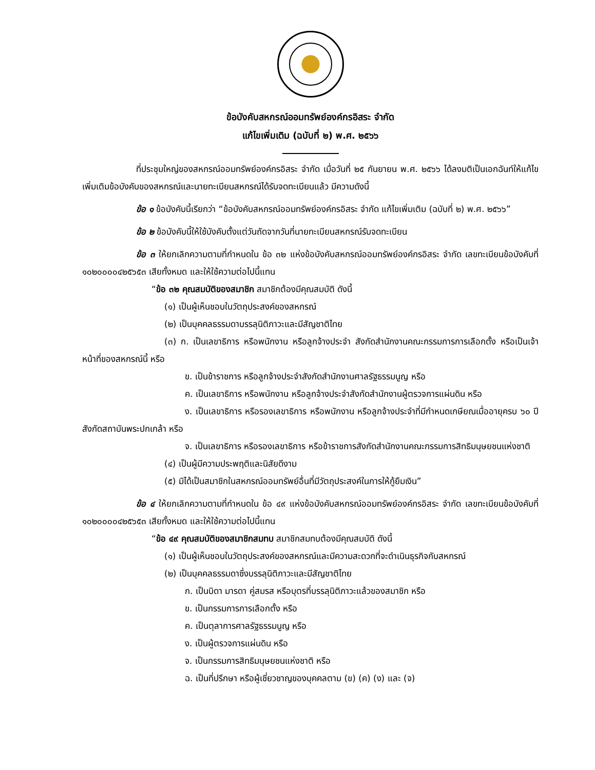ข้อบังคับสหกรณ์ออมทรัพย์องค์กรอิสระ จำกัด
แก้ไขเพิ่มเติม (ฉบับที่ ๒) พ.ศ. ๒๕๖๖
ที่ประชุมใหญ่ของสหกรณ์ออมทรัพย์องค์กรอิสระ จำกัด เมื่อวันที่ ๒๕ กันยายน พ.ศ. ๒๕๖๖ ได้ลงมติเป็นเอกฉันท์ให้แก้ไขเพิ่มเติมข้อบังคับของสหกรณ์และนายทะเบียนสหกรณ์ได้รับจดทะเบียนแล้ว มีความดังนี้
ข้อ ๑ ข้อบังคับนี้เรียกว่า “ข้อบังคับสหกรณ์ออมทรัพย์องค์กรอิสระ จำกัด แก้ไขเพิ่มเติม (ฉบับที่ ๒) พ.ศ. ๒๕๖๖”
ข้อ ๒ ข้อบังคับนี้ให้ใช้บังคับตั้งแต่วันถัดจากวันที่นายทะเบียนสหกรณ์รับจดทะเบียน
ข้อ ๓ ให้ยกเลิกความตามที่กำหนดใน ข้อ ๓๒ แห่งข้อบังคับสหกรณ์ออมทรัพย์องค์กรอิสระ จำกัด เลขทะเบียนข้อบังคับที่ ๑๐๒๐๐๐๐๔๒๕๖๕๓ เสียทั้งหมด และให้ใช้ความต่อไปนี้แทน
“ข้อ ๓๒ คุณสมบัติของสมาชิก สมาชิกต้องมีคุณสมบัติ ดังนี้
(๑) เป็นผู้เห็นชอบในวัตถุประสงค์ของสหกรณ์
(๒) เป็นบุคคลธรรมดาบรรลุนิติภาวะและมีสัญชาติไทย
(๓) ก. เป็นเลขาธิการ หรือพนักงาน หรือลูกจ้างประจำ สังกัดสำนักงานคณะกรรมการการเลือกตั้ง หรือเป็นเจ้าหน้าที่ของสหกรณ์นี้ หรือ
ข. เป็นข้าราชการ หรือลูกจ้างประจำสังกัดสำนักงานศาลรัฐธรรมนูญ หรือ
ค. เป็นเลขาธิการ หรือพนักงาน หรือลูกจ้างประจำสังกัดสำนักงานผู้ตรวจการแผ่นดิน หรือ
ง. เป็นเลขาธิการ หรือรองเลขาธิการ หรือพนักงาน หรือลูกจ้างประจำที่มีกำหนดเกษียณเมื่ออายุครบ ๖๐ ปี สังกัดสถาบันพระปกเกล้า หรือ
จ. เป็นเลขาธิการ หรือรองเลขาธิการ หรือข้าราชการสังกัดสำนักงานคณะกรรมการสิทธิมนุษยชนแห่งชาติ
(๔) เป็นผู้มีความประพฤติและนิสัยดีงาม
(๕) มิได้เป็นสมาชิกในสหกรณ์ออมทรัพย์อื่นที่มีวัตถุประสงค์ในการให้กู้ยืมเงิน”
ข้อ ๔ ให้ยกเลิกความตามที่กำหนดใน ข้อ ๔๙ แห่งข้อบังคับสหกรณ์ออมทรัพย์องค์กรอิสระ จำกัด เลขทะเบียนข้อบังคับที่ ๑๐๒๐๐๐๐๔๒๕๖๕๓ เสียทั้งหมด และให้ใช้ความต่อไปนี้แทน
“ข้อ ๔๙ คุณสมบัติของสมาชิกสมทบ สมาชิกสมทบต้องมีคุณสมบัติ ดังนี้
(๑) เป็นผู้เห็นชอบในวัตถุประสงค์ของสหกรณ์และมีความสะดวกที่จะดำเนินธุรกิจกับสหกรณ์
(๒) เป็นบุคคลธรรมดาซึ่งบรรลุนิติภาวะและมีสัญชาติไทย
ก. เป็นบิดา มารดา คู่สมรส หรือบุตรที่บรรลุนิติภาวะแล้วของสมาชิก หรือ
ข. เป็นกรรมการการเลือกตั้ง หรือ
ค. เป็นตุลาการศาลรัฐธรรมนูญ หรือ
ง. เป็นผู้ตรวจการแผ่นดิน หรือ
จ. เป็นกรรมการสิทธิมนุษยชนแห่งชาติ หรือ
ฉ. เป็นที่ปรึกษา หรือผู้เชี่ยวชาญของบุคคลตาม (ข) (ค) (ง) และ (จ)